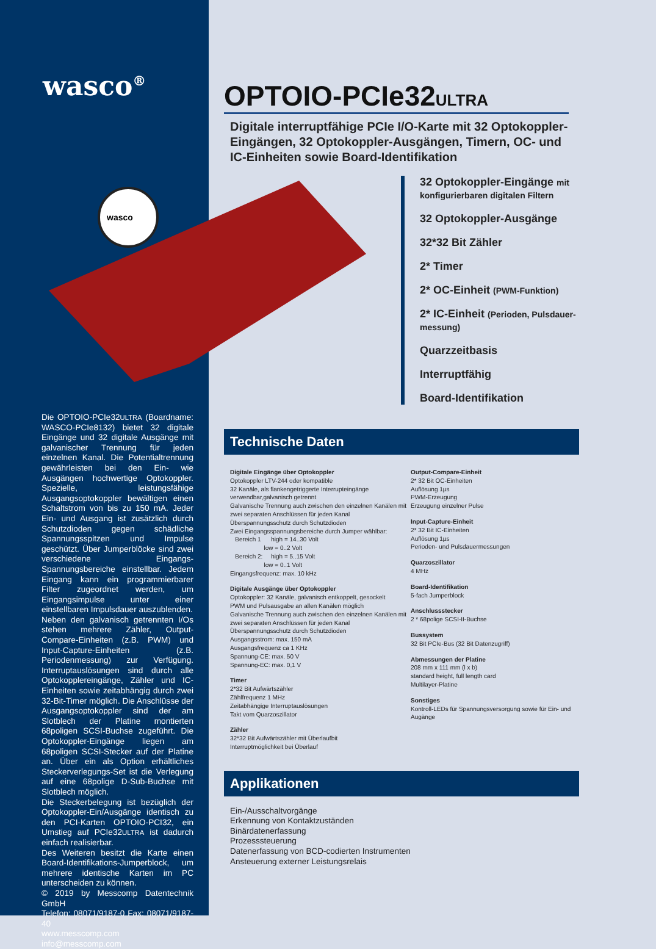wasco<sup>®</sup>
wasco
Die OPTOIO-PCIe32ULTRA (Boardname: WASCO-PCIe8132) bietet 32 digitale Eingänge und 32 digitale Ausgänge mit galvanischer Trennung für jeden einzelnen Kanal. Die Potentialtrennung gewährleisten bei den Ein- wie Ausgängen hochwertige Optokoppler. Spezielle, leistungsfähige Ausgangsoptokoppler bewältigen einen Schaltstrom von bis zu 150 mA. Jeder Ein- und Ausgang ist zusätzlich durch Schutzdioden gegen schädliche Spannungsspitzen und Impulse geschützt. Über Jumperblöcke sind zwei verschiedene Eingangs-Spannungsbereiche einstellbar. Jedem Eingang kann ein programmierbarer Filter zugeordnet werden, um Eingangsimpulse unter einer einstellbaren Impulsdauer auszublenden.
Neben den galvanisch getrennten I/Os stehen mehrere Zähler, Output-Compare-Einheiten (z.B. PWM) und Input-Capture-Einheiten (z.B. Periodenmessung) zur Verfügung. Interruptauslösungen sind durch alle Optokopplereingänge, Zähler und IC-Einheiten sowie zeitabhängig durch zwei 32-Bit-Timer möglich. Die Anschlüsse der Ausgangsoptokoppler sind der am Slotblech der Platine montierten 68poligen SCSI-Buchse zugeführt. Die Optokoppler-Eingänge liegen am 68poligen SCSI-Stecker auf der Platine an. Über ein als Option erhältliches Steckerverlegungs-Set ist die Verlegung auf eine 68polige D-Sub-Buchse mit Slotblech möglich.
Die Steckerbelegung ist bezüglich der Optokoppler-Ein/Ausgänge identisch zu den PCI-Karten OPTOIO-PCI32, ein Umstieg auf PCIe32ULTRA ist dadurch einfach realisierbar.
Des Weiteren besitzt die Karte einen Board-Identifikations-Jumperblock, um mehrere identische Karten im PC unterscheiden zu können.
© 2019 by Messcomp Datentechnik GmbH
Telefon: 08071/9187-0 Fax: 08071/9187-40
www.messcomp.com info@messcomp.com
OPTOIO-PCIe32ULTRA
Digitale interruptfähige PCIe I/O-Karte mit 32 Optokoppler-Eingängen, 32 Optokoppler-Ausgängen, Timern, OC- und IC-Einheiten sowie Board-Identifikation
32 Optokoppler-Eingänge mit konfigurierbaren digitalen Filtern
32 Optokoppler-Ausgänge
32*32 Bit Zähler
2* Timer
2* OC-Einheit (PWM-Funktion)
2* IC-Einheit (Perioden, Pulsdauer-messung)
Quarzzeitbasis
Interruptfähig
Board-Identifikation
Technische Daten
Digitale Eingänge über Optokoppler
Optokoppler LTV-244 oder kompatible
32 Kanäle, als flankengetriggerte Interrupteingänge verwendbar,galvanisch getrennt
Galvanische Trennung auch zwischen den einzelnen Kanälen mit zwei separaten Anschlüssen für jeden Kanal
Überspannungsschutz durch Schutzdioden
Zwei Eingangsspannungsbereiche durch Jumper wählbar:
Bereich 1 high = 14..30 Volt
low = 0..2 Volt
Bereich 2: high = 5..15 Volt
low = 0..1 Volt
Eingangsfrequenz: max. 10 kHz
Digitale Ausgänge über Optokoppler
Optokoppler: 32 Kanäle, galvanisch entkoppelt, gesockelt
PWM und Pulsausgabe an allen Kanälen möglich
Galvanische Trennung auch zwischen den einzelnen Kanälen mit zwei separaten Anschlüssen für jeden Kanal
Überspannungsschutz durch Schutzdioden
Ausgangsstrom: max. 150 mA
Ausgangsfrequenz ca 1 KHz
Spannung-CE: max. 50 V
Spannung-EC: max. 0,1 V
Timer
2*32 Bit Aufwärtszähler
Zählfrequenz 1 MHz
Zeitabhängige Interruptauslösungen
Takt vom Quarzoszillator
Zähler
32*32 Bit Aufwärtszähler mit Überlaufbit
Interruptmöglichkeit bei Überlauf
Output-Compare-Einheit
2* 32 Bit OC-Einheiten
Auflösung 1µs
PWM-Erzeugung
Erzeugung einzelner Pulse
Input-Capture-Einheit
2* 32 Bit IC-Einheiten
Auflösung 1µs
Perioden- und Pulsdauermessungen
Quarzoszillator
4 MHz
Board-Identifikation
5-fach Jumperblock
Anschlussstecker
2 * 68polige SCSI-II-Buchse
Bussystem
32 Bit PCIe-Bus (32 Bit Datenzugriff)
Abmessungen der Platine
208 mm x 111 mm (l x b)
standard height, full length card
Multilayer-Platine
Sonstiges
Kontroll-LEDs für Spannungsversorgung sowie für Ein- und Augänge
Applikationen
Ein-/Ausschaltvorgänge
Erkennung von Kontaktzuständen
Binärdatenerfassung
Prozesssteuerung
Datenerfassung von BCD-codierten Instrumenten
Ansteuerung externer Leistungsrelais